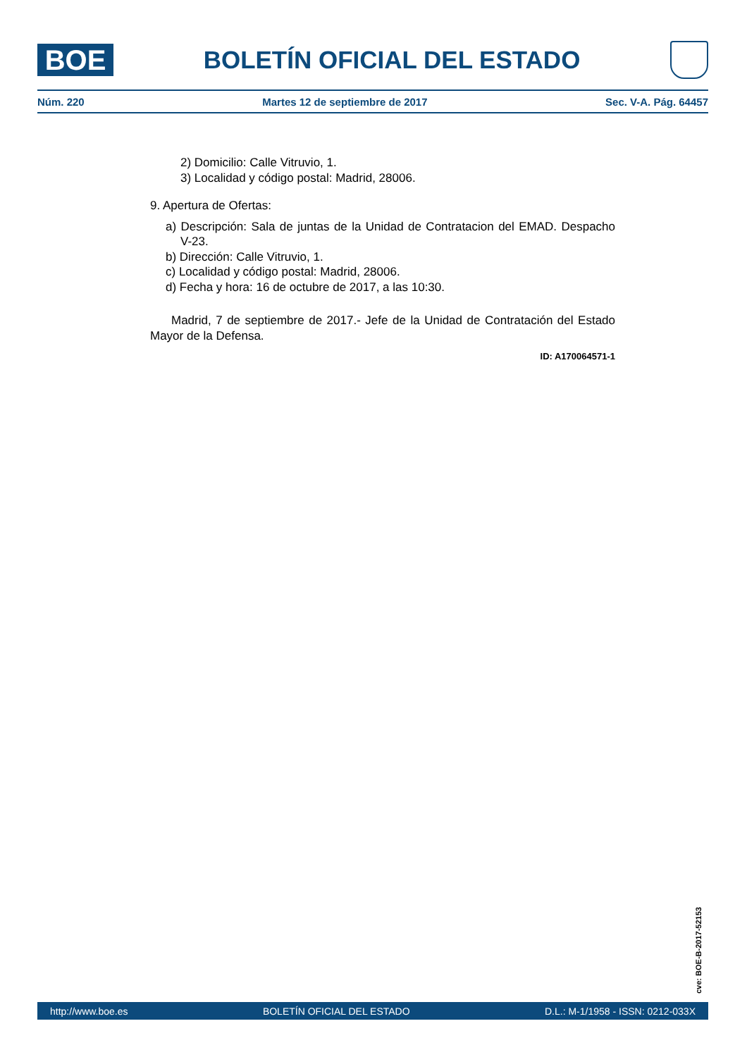BOE
BOLETÍN OFICIAL DEL ESTADO
Núm. 220 Martes 12 de septiembre de 2017 Sec. V-A. Pág. 64457
2) Domicilio: Calle Vitruvio, 1.
3) Localidad y código postal: Madrid, 28006.
9. Apertura de Ofertas:
a) Descripción: Sala de juntas de la Unidad de Contratacion del EMAD. Despacho V-23.
b) Dirección: Calle Vitruvio, 1.
c) Localidad y código postal: Madrid, 28006.
d) Fecha y hora: 16 de octubre de 2017, a las 10:30.
Madrid, 7 de septiembre de 2017.- Jefe de la Unidad de Contratación del Estado Mayor de la Defensa.
ID: A170064571-1
cve: BOE-B-2017-52153
http://www.boe.es BOLETÍN OFICIAL DEL ESTADO D.L.: M-1/1958 - ISSN: 0212-033X